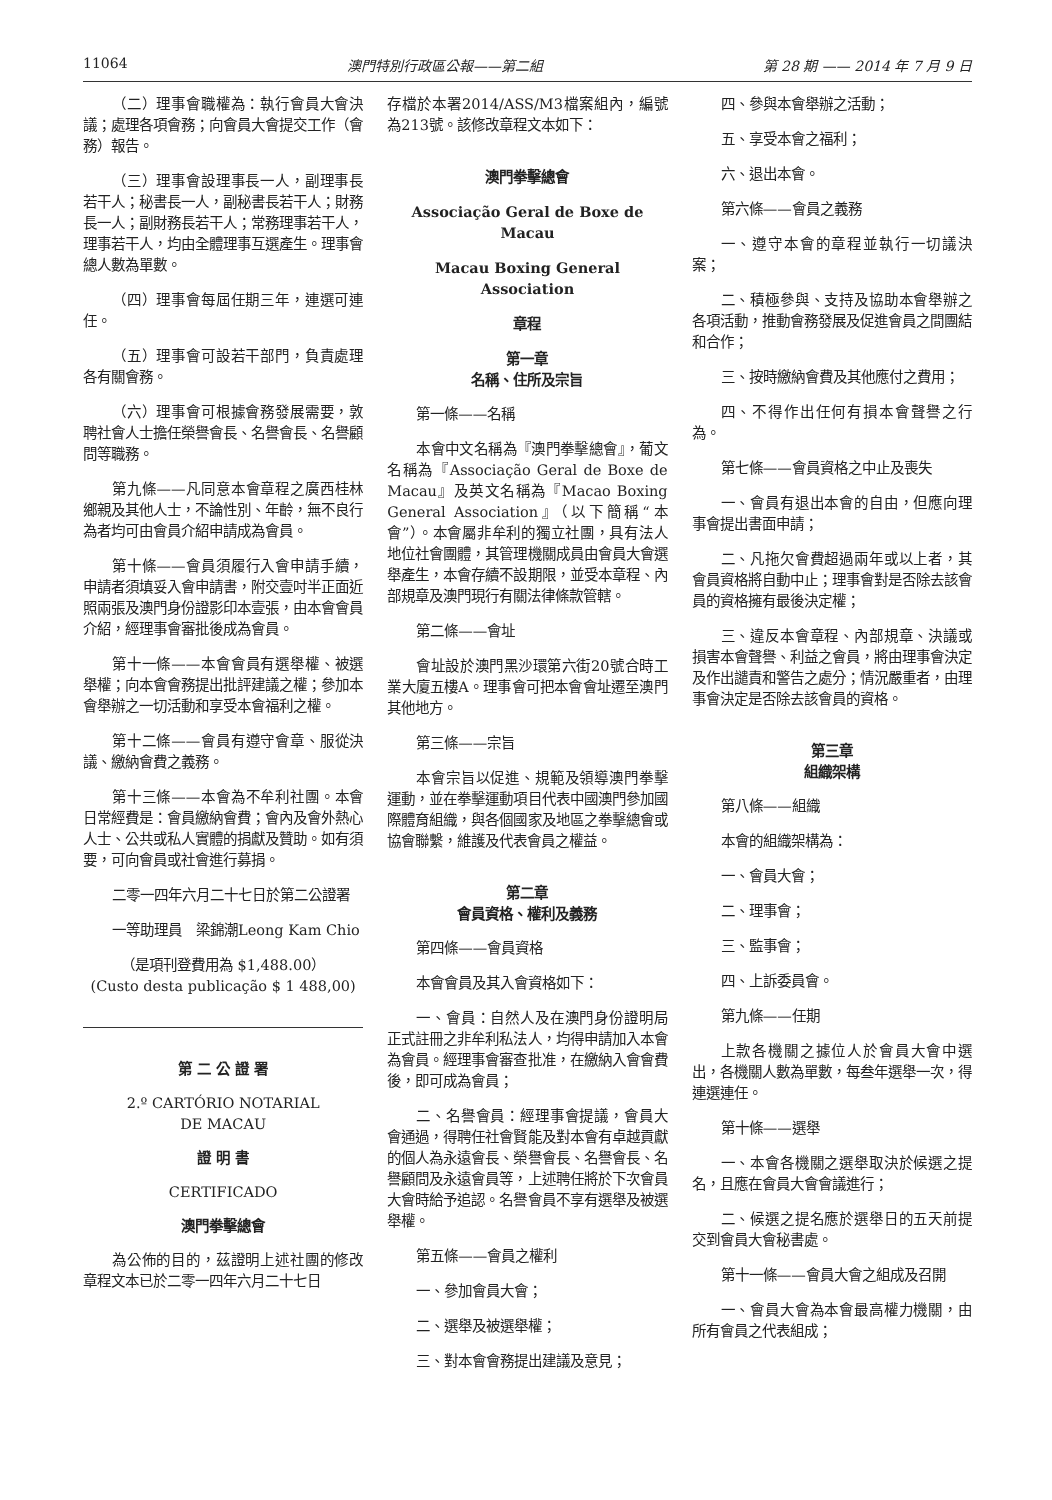11064 澳門特別行政區公報——第二組 第 28 期 —— 2014 年 7 月 9 日
（二）理事會職權為：執行會員大會決議；處理各項會務；向會員大會提交工作（會務）報告。
（三）理事會設理事長一人，副理事長若干人；秘書長一人，副秘書長若干人；財務長一人；副財務長若干人；常務理事若干人，理事若干人，均由全體理事互選產生。理事會總人數為單數。
（四）理事會每屆任期三年，連選可連任。
（五）理事會可設若干部門，負責處理各有關會務。
（六）理事會可根據會務發展需要，敦聘社會人士擔任榮譽會長、名譽會長、名譽顧問等職務。
第九條——凡同意本會章程之廣西桂林鄉親及其他人士，不論性別、年齡，無不良行為者均可由會員介紹申請成為會員。
第十條——會員須履行入會申請手續，申請者須填妥入會申請書，附交壹吋半正面近照兩張及澳門身份證影印本壹張，由本會會員介紹，經理事會審批後成為會員。
第十一條——本會會員有選舉權、被選舉權；向本會會務提出批評建議之權；參加本會舉辦之一切活動和享受本會福利之權。
第十二條——會員有遵守會章、服從決議、繳納會費之義務。
第十三條——本會為不牟利社團。本會日常經費是：會員繳納會費；會內及會外熱心人士、公共或私人實體的捐獻及贊助。如有須要，可向會員或社會進行募捐。
二零一四年六月二十七日於第二公證署
一等助理員　梁錦潮Leong Kam Chio
（是項刊登費用為 $1,488.00）
(Custo desta publicação $ 1 488,00)
第 二 公 證 署
2.º CARTÓRIO NOTARIAL
DE MACAU
證 明 書
CERTIFICADO
澳門拳擊總會
為公佈的目的，茲證明上述社團的修改章程文本已於二零一四年六月二十七日
存檔於本署2014/ASS/M3檔案組內，編號為213號。該修改章程文本如下：
澳門拳擊總會
Associação Geral de Boxe de Macau
Macau Boxing General Association
章程
第一章
名稱、住所及宗旨
第一條——名稱
本會中文名稱為『澳門拳擊總會』，葡文名稱為『Associação Geral de Boxe de Macau』及英文名稱為『Macao Boxing General Association』（以下簡稱“本會”）。本會屬非牟利的獨立社團，具有法人地位社會團體，其管理機關成員由會員大會選舉產生，本會存續不設期限，並受本章程、內部規章及澳門現行有關法律條款管轄。
第二條——會址
會址設於澳門黑沙環第六街20號合時工業大廈五樓A。理事會可把本會會址遷至澳門其他地方。
第三條——宗旨
本會宗旨以促進、規範及領導澳門拳擊運動，並在拳擊運動項目代表中國澳門參加國際體育組織，與各個國家及地區之拳擊總會或協會聯繫，維護及代表會員之權益。
第二章
會員資格、權利及義務
第四條——會員資格
本會會員及其入會資格如下：
一、會員：自然人及在澳門身份證明局正式註冊之非牟利私法人，均得申請加入本會為會員。經理事會審查批准，在繳納入會會費後，即可成為會員；
二、名譽會員：經理事會提議，會員大會通過，得聘任社會賢能及對本會有卓越貢獻的個人為永遠會長、榮譽會長、名譽會長、名譽顧問及永遠會員等，上述聘任將於下次會員大會時給予追認。名譽會員不享有選舉及被選舉權。
第五條——會員之權利
一、參加會員大會；
二、選舉及被選舉權；
三、對本會會務提出建議及意見；
四、參與本會舉辦之活動；
五、享受本會之福利；
六、退出本會。
第六條——會員之義務
一、遵守本會的章程並執行一切議決案；
二、積極參與、支持及協助本會舉辦之各項活動，推動會務發展及促進會員之間團結和合作；
三、按時繳納會費及其他應付之費用；
四、不得作出任何有損本會聲譽之行為。
第七條——會員資格之中止及喪失
一、會員有退出本會的自由，但應向理事會提出書面申請；
二、凡拖欠會費超過兩年或以上者，其會員資格將自動中止；理事會對是否除去該會員的資格擁有最後決定權；
三、違反本會章程、內部規章、決議或損害本會聲譽、利益之會員，將由理事會決定及作出譴責和警告之處分；情況嚴重者，由理事會決定是否除去該會員的資格。
第三章
組織架構
第八條——組織
本會的組織架構為：
一、會員大會；
二、理事會；
三、監事會；
四、上訴委員會。
第九條——任期
上款各機關之據位人於會員大會中選出，各機關人數為單數，每叁年選舉一次，得連選連任。
第十條——選舉
一、本會各機關之選舉取決於候選之提名，且應在會員大會會議進行；
二、候選之提名應於選舉日的五天前提交到會員大會秘書處。
第十一條——會員大會之組成及召開
一、會員大會為本會最高權力機關，由所有會員之代表組成；